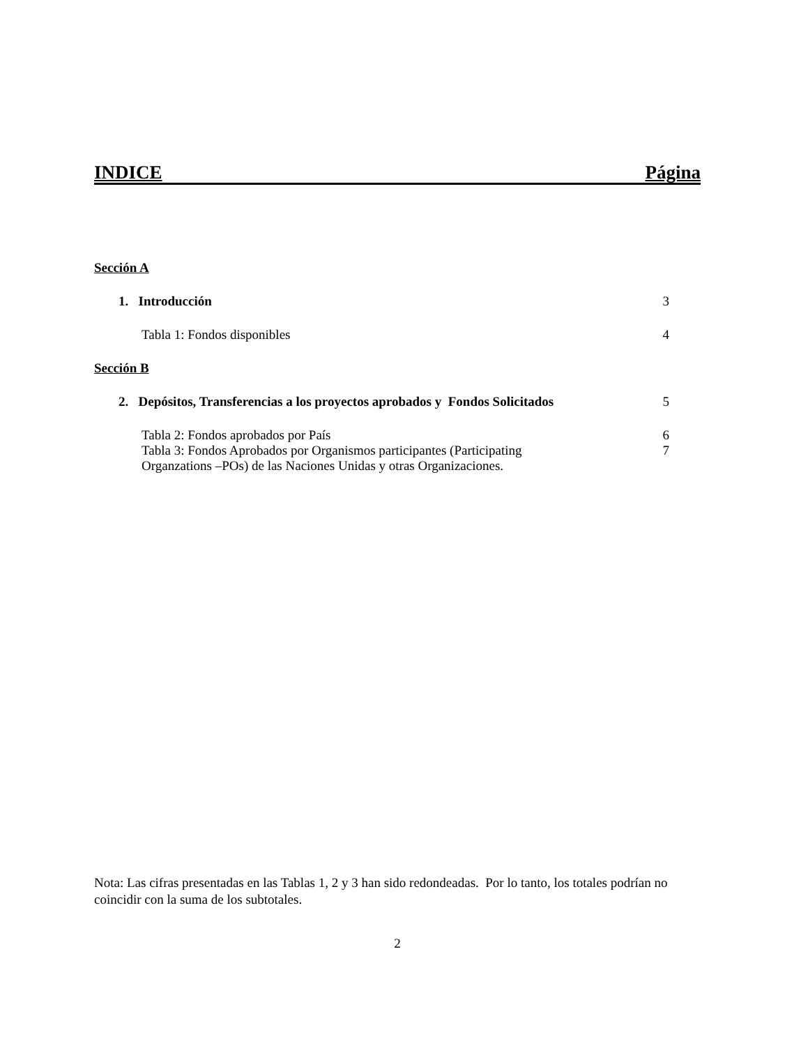INDICE Página
Sección A
1. Introducción 3
Tabla 1: Fondos disponibles 4
Sección B
2. Depósitos, Transferencias a los proyectos aprobados y Fondos Solicitados 5
Tabla 2: Fondos aprobados por País 6
Tabla 3: Fondos Aprobados por Organismos participantes (Participating
Organzations –POs) de las Naciones Unidas y otras Organizaciones. 7
Nota: Las cifras presentadas en las Tablas 1, 2 y 3 han sido redondeadas. Por lo tanto, los totales podrían no coincidir con la suma de los subtotales.
2